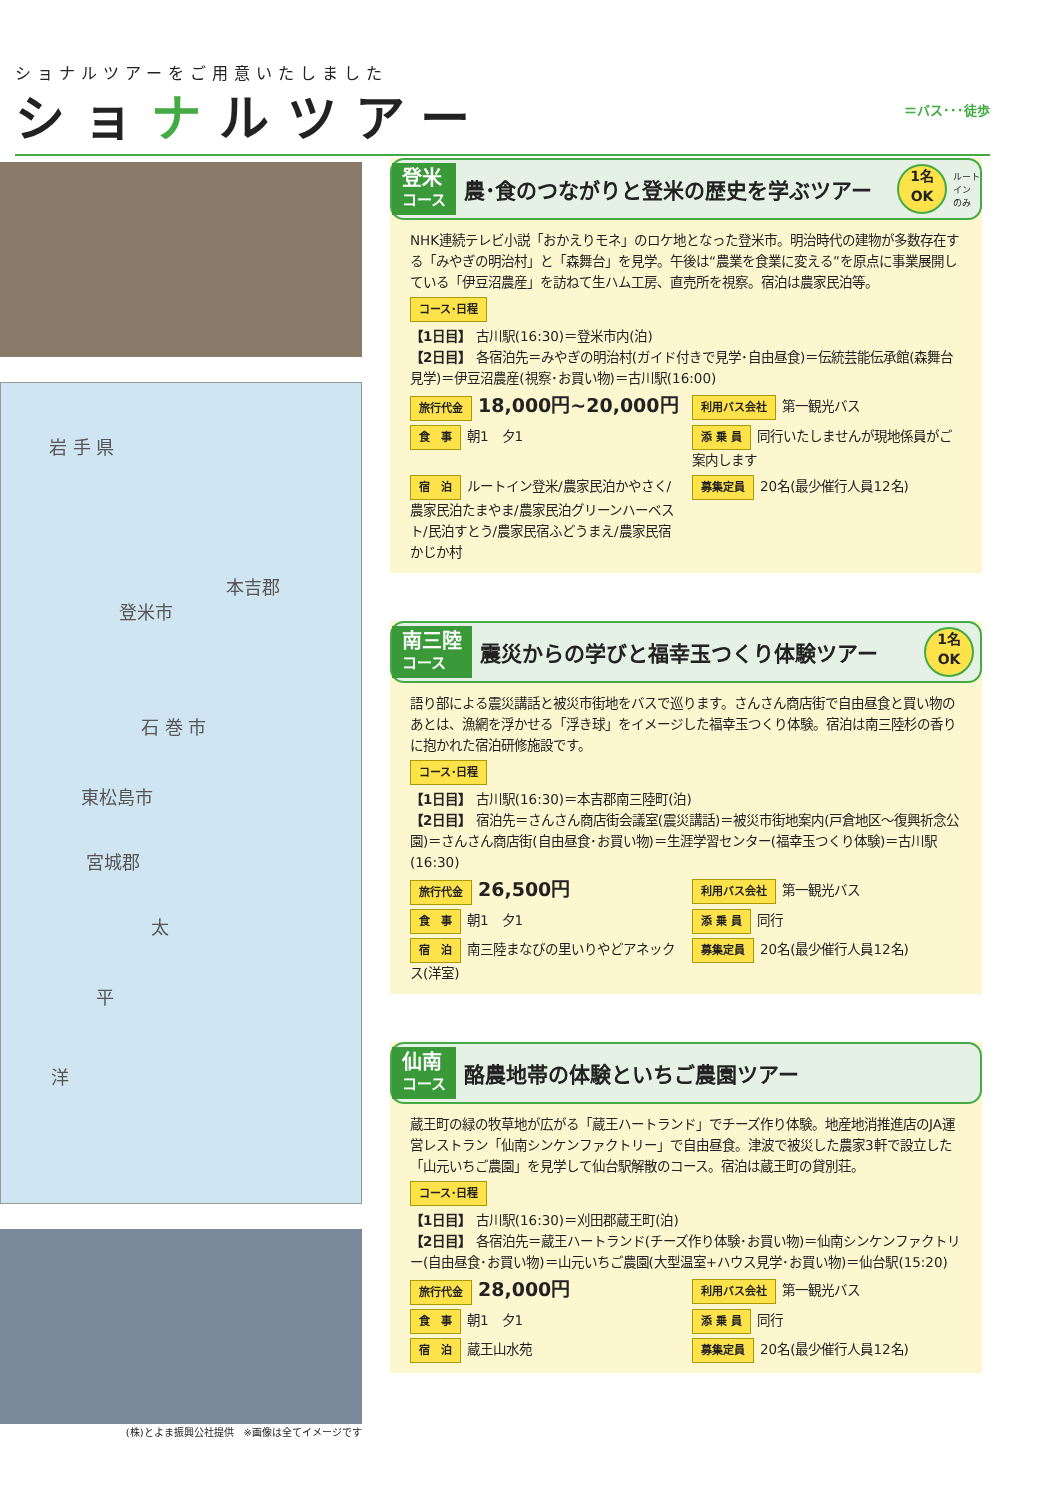ショナルツアーをご用意いたしました
ショナルツアー
＝バス･･･徒歩
岩 手 県
登米市
本吉郡
石 巻 市
東松島市
宮城郡
太
平
洋
(株)とよま振興公社提供　※画像は全てイメージです
登米
コース
農･食のつながりと登米の歴史を学ぶツアー
1名
OK
ルート
イン
のみ
NHK連続テレビ小説「おかえりモネ」のロケ地となった登米市。明治時代の建物が多数存在する「みやぎの明治村」と「森舞台」を見学。午後は“農業を食業に変える”を原点に事業展開している「伊豆沼農産」を訪ねて生ハム工房、直売所を視察。宿泊は農家民泊等。
コース･日程
【1日目】 古川駅(16:30)＝登米市内(泊)
【2日目】 各宿泊先＝みやぎの明治村(ガイド付きで見学･自由昼食)＝伝統芸能伝承館(森舞台見学)＝伊豆沼農産(視察･お買い物)＝古川駅(16:00)
旅行代金 18,000円~20,000円
利用バス会社 第一観光バス
食　事 朝1　夕1
添 乗 員 同行いたしませんが現地係員がご案内します
宿　泊 ルートイン登米/農家民泊かやさく/農家民泊たまやま/農家民泊グリーンハーベスト/民泊すとう/農家民宿ふどうまえ/農家民宿かじか村
募集定員 20名(最少催行人員12名)
南三陸
コース
震災からの学びと福幸玉つくり体験ツアー
1名
OK
語り部による震災講話と被災市街地をバスで巡ります。さんさん商店街で自由昼食と買い物のあとは、漁網を浮かせる「浮き球」をイメージした福幸玉つくり体験。宿泊は南三陸杉の香りに抱かれた宿泊研修施設です。
コース･日程
【1日目】 古川駅(16:30)＝本吉郡南三陸町(泊)
【2日目】 宿泊先＝さんさん商店街会議室(震災講話)＝被災市街地案内(戸倉地区～復興祈念公園)＝さんさん商店街(自由昼食･お買い物)＝生涯学習センター(福幸玉つくり体験)＝古川駅(16:30)
旅行代金 26,500円
利用バス会社 第一観光バス
食　事 朝1　夕1
添 乗 員 同行
宿　泊 南三陸まなびの里いりやどアネックス(洋室)
募集定員 20名(最少催行人員12名)
仙南
コース
酪農地帯の体験といちご農園ツアー
蔵王町の緑の牧草地が広がる「蔵王ハートランド」でチーズ作り体験。地産地消推進店のJA運営レストラン「仙南シンケンファクトリー」で自由昼食。津波で被災した農家3軒で設立した「山元いちご農園」を見学して仙台駅解散のコース。宿泊は蔵王町の貸別荘。
コース･日程
【1日目】 古川駅(16:30)＝刈田郡蔵王町(泊)
【2日目】 各宿泊先＝蔵王ハートランド(チーズ作り体験･お買い物)＝仙南シンケンファクトリー(自由昼食･お買い物)＝山元いちご農園(大型温室+ハウス見学･お買い物)＝仙台駅(15:20)
旅行代金 28,000円
利用バス会社 第一観光バス
食　事 朝1　夕1
添 乗 員 同行
宿　泊 蔵王山水苑
募集定員 20名(最少催行人員12名)